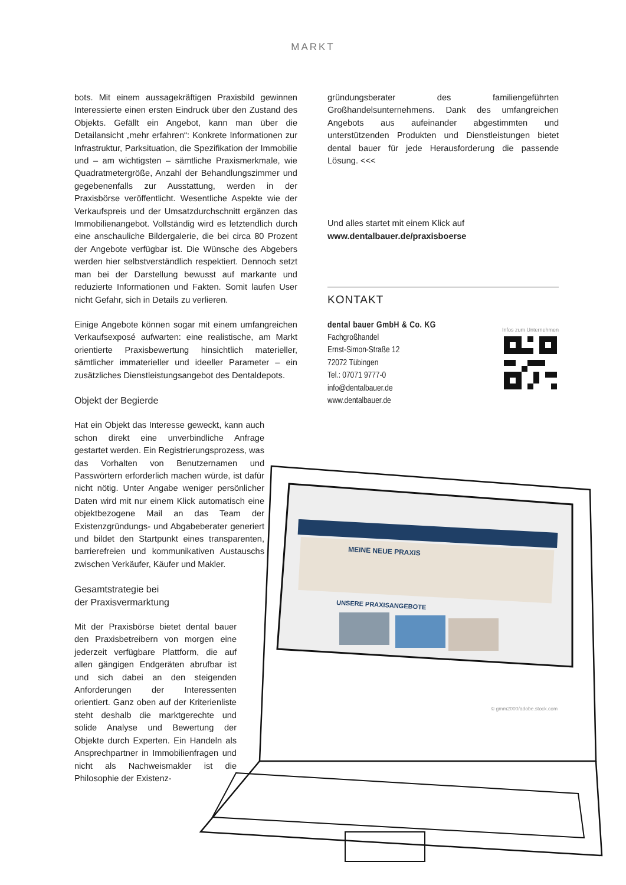MARKT
MEINE NEUE PRAXIS
UNSERE PRAXISANGEBOTE
© gmm2000/adobe.stock.com
bots. Mit einem aussagekräftigen Praxisbild gewinnen Interessierte einen ersten Eindruck über den Zustand des Objekts. Gefällt ein Angebot, kann man über die Detailansicht „mehr erfahren“: Konkrete Informationen zur Infrastruktur, Parksituation, die Spezifikation der Immobilie und – am wichtigsten – sämtliche Praxismerkmale, wie Quadratmetergröße, Anzahl der Behandlungszimmer und gegebenenfalls zur Ausstattung, werden in der Praxisbörse veröffentlicht. Wesentliche Aspekte wie der Verkaufspreis und der Umsatzdurchschnitt ergänzen das Immobilienangebot. Vollständig wird es letztendlich durch eine anschauliche Bildergalerie, die bei circa 80 Prozent der Angebote verfügbar ist. Die Wünsche des Abgebers werden hier selbstverständlich respektiert. Dennoch setzt man bei der Darstellung bewusst auf markante und reduzierte Informationen und Fakten. Somit laufen User nicht Gefahr, sich in Details zu verlieren.
Einige Angebote können sogar mit einem umfangreichen Verkaufsexposé aufwarten: eine realistische, am Markt orientierte Praxisbewertung hinsichtlich materieller, sämtlicher immaterieller und ideeller Parameter – ein zusätzliches Dienstleistungsangebot des Dentaldepots.
Objekt der Begierde
Hat ein Objekt das Interesse geweckt, kann auch schon direkt eine unverbindliche Anfrage gestartet werden. Ein Registrierungsprozess, was das Vorhalten von Benutzernamen und Passwörtern erforderlich machen würde, ist dafür nicht nötig. Unter Angabe weniger persönlicher Daten wird mit nur einem Klick automatisch eine objektbezogene Mail an das Team der Existenzgründungs- und Abgabeberater generiert und bildet den Startpunkt eines transparenten, barrierefreien und kommunikativen Austauschs zwischen Verkäufer, Käufer und Makler.
Gesamtstrategie bei
der Praxisvermarktung
Mit der Praxisbörse bietet dental bauer den Praxisbetreibern von morgen eine jederzeit verfügbare Plattform, die auf allen gängigen Endgeräten abrufbar ist und sich dabei an den steigenden Anforderungen der Interessenten orientiert. Ganz oben auf der Kriterienliste steht deshalb die marktgerechte und solide Analyse und Bewertung der Objekte durch Experten. Ein Handeln als Ansprechpartner in Immobilienfragen und nicht als Nachweismakler ist die Philosophie der Existenz-
gründungsberater des familiengeführten Großhandelsunternehmens. Dank des umfangreichen Angebots aus aufeinander abgestimmten und unterstützenden Produkten und Dienstleistungen bietet dental bauer für jede Herausforderung die passende Lösung. <<<
Und alles startet mit einem Klick auf
www.dentalbauer.de/praxisboerse
KONTAKT
Infos zum Unternehmen
dental bauer GmbH & Co. KG
Fachgroßhandel
Ernst-Simon-Straße 12
72072 Tübingen
Tel.: 07071 9777-0
info@dentalbauer.de
www.dentalbauer.de